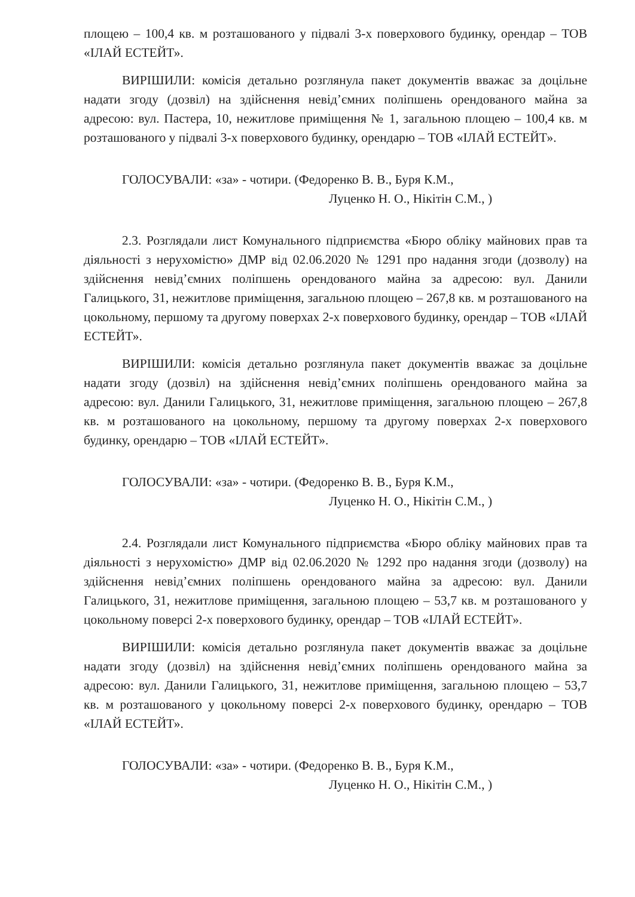площею – 100,4 кв. м розташованого у підвалі 3-х поверхового будинку, орендар – ТОВ «ІЛАЙ ЕСТЕЙТ».
ВИРІШИЛИ: комісія детально розглянула пакет документів вважає за доцільне надати згоду (дозвіл) на здійснення невід’ємних поліпшень орендованого майна за адресою: вул. Пастера, 10, нежитлове приміщення № 1, загальною площею – 100,4 кв. м розташованого у підвалі 3-х поверхового будинку, орендарю – ТОВ «ІЛАЙ ЕСТЕЙТ».
ГОЛОСУВАЛИ: «за» - чотири. (Федоренко В. В., Буря К.М.,
Луценко Н. О., Нікітін С.М., )
2.3. Розглядали лист Комунального підприємства «Бюро обліку майнових прав та діяльності з нерухомістю» ДМР від 02.06.2020 № 1291 про надання згоди (дозволу) на здійснення невід’ємних поліпшень орендованого майна за адресою: вул. Данили Галицького, 31, нежитлове приміщення, загальною площею – 267,8 кв. м розташованого на цокольному, першому та другому поверхах 2-х поверхового будинку, орендар – ТОВ «ІЛАЙ ЕСТЕЙТ».
ВИРІШИЛИ: комісія детально розглянула пакет документів вважає за доцільне надати згоду (дозвіл) на здійснення невід’ємних поліпшень орендованого майна за адресою: вул. Данили Галицького, 31, нежитлове приміщення, загальною площею – 267,8 кв. м розташованого на цокольному, першому та другому поверхах 2-х поверхового будинку, орендарю – ТОВ «ІЛАЙ ЕСТЕЙТ».
ГОЛОСУВАЛИ: «за» - чотири. (Федоренко В. В., Буря К.М.,
Луценко Н. О., Нікітін С.М., )
2.4. Розглядали лист Комунального підприємства «Бюро обліку майнових прав та діяльності з нерухомістю» ДМР від 02.06.2020 № 1292 про надання згоди (дозволу) на здійснення невід’ємних поліпшень орендованого майна за адресою: вул. Данили Галицького, 31, нежитлове приміщення, загальною площею – 53,7 кв. м розташованого у цокольному поверсі 2-х поверхового будинку, орендар – ТОВ «ІЛАЙ ЕСТЕЙТ».
ВИРІШИЛИ: комісія детально розглянула пакет документів вважає за доцільне надати згоду (дозвіл) на здійснення невід’ємних поліпшень орендованого майна за адресою: вул. Данили Галицького, 31, нежитлове приміщення, загальною площею – 53,7 кв. м розташованого у цокольному поверсі 2-х поверхового будинку, орендарю – ТОВ «ІЛАЙ ЕСТЕЙТ».
ГОЛОСУВАЛИ: «за» - чотири. (Федоренко В. В., Буря К.М.,
Луценко Н. О., Нікітін С.М., )